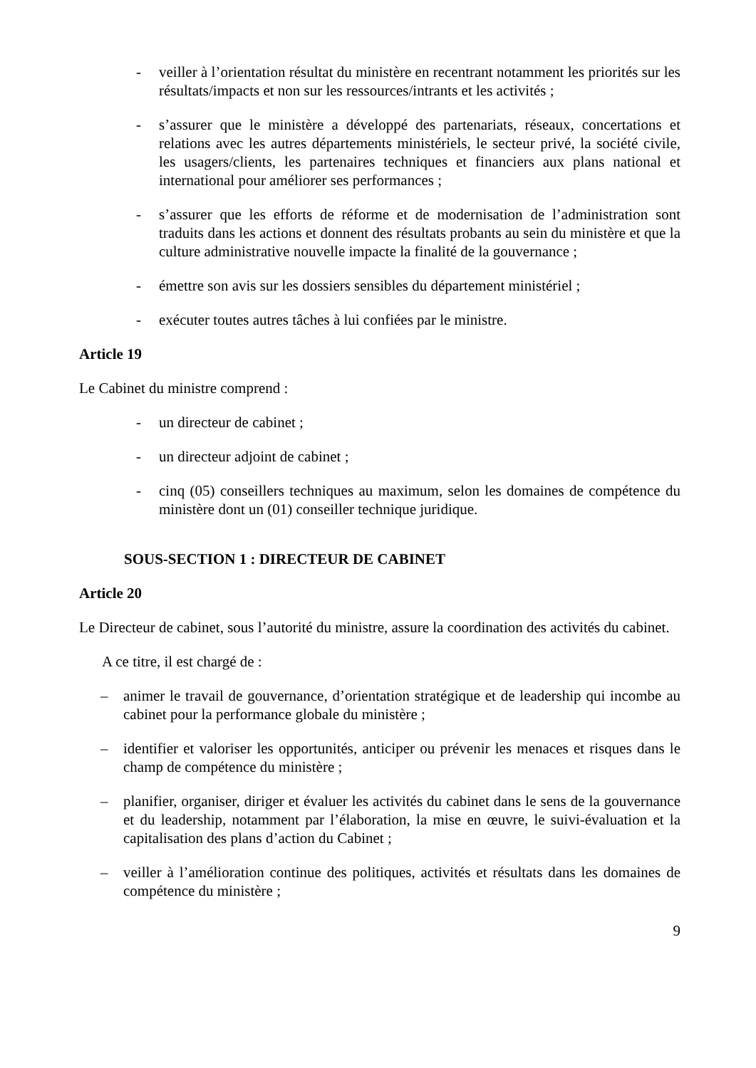- veiller à l’orientation résultat du ministère en recentrant notamment les priorités sur les résultats/impacts et non sur les ressources/intrants et les activités ;
- s’assurer que le ministère a développé des partenariats, réseaux, concertations et relations avec les autres départements ministériels, le secteur privé, la société civile, les usagers/clients, les partenaires techniques et financiers aux plans national et international pour améliorer ses performances ;
- s’assurer que les efforts de réforme et de modernisation de l’administration sont traduits dans les actions et donnent des résultats probants au sein du ministère et que la culture administrative nouvelle impacte la finalité de la gouvernance ;
- émettre son avis sur les dossiers sensibles du département ministériel ;
- exécuter toutes autres tâches à lui confiées par le ministre.
Article 19
Le Cabinet du ministre comprend :
- un directeur de cabinet ;
- un directeur adjoint de cabinet ;
- cinq (05) conseillers techniques au maximum, selon les domaines de compétence du ministère dont un (01) conseiller technique juridique.
SOUS-SECTION 1 : DIRECTEUR DE CABINET
Article 20
Le Directeur de cabinet, sous l’autorité du ministre, assure la coordination des activités du cabinet.
A ce titre, il est chargé de :
– animer le travail de gouvernance, d’orientation stratégique et de leadership qui incombe au cabinet pour la performance globale du ministère ;
– identifier et valoriser les opportunités, anticiper ou prévenir les menaces et risques dans le champ de compétence du ministère ;
– planifier, organiser, diriger et évaluer les activités du cabinet dans le sens de la gouvernance et du leadership, notamment par l’élaboration, la mise en œuvre, le suivi-évaluation et la capitalisation des plans d’action du Cabinet ;
– veiller à l’amélioration continue des politiques, activités et résultats dans les domaines de compétence du ministère ;
9